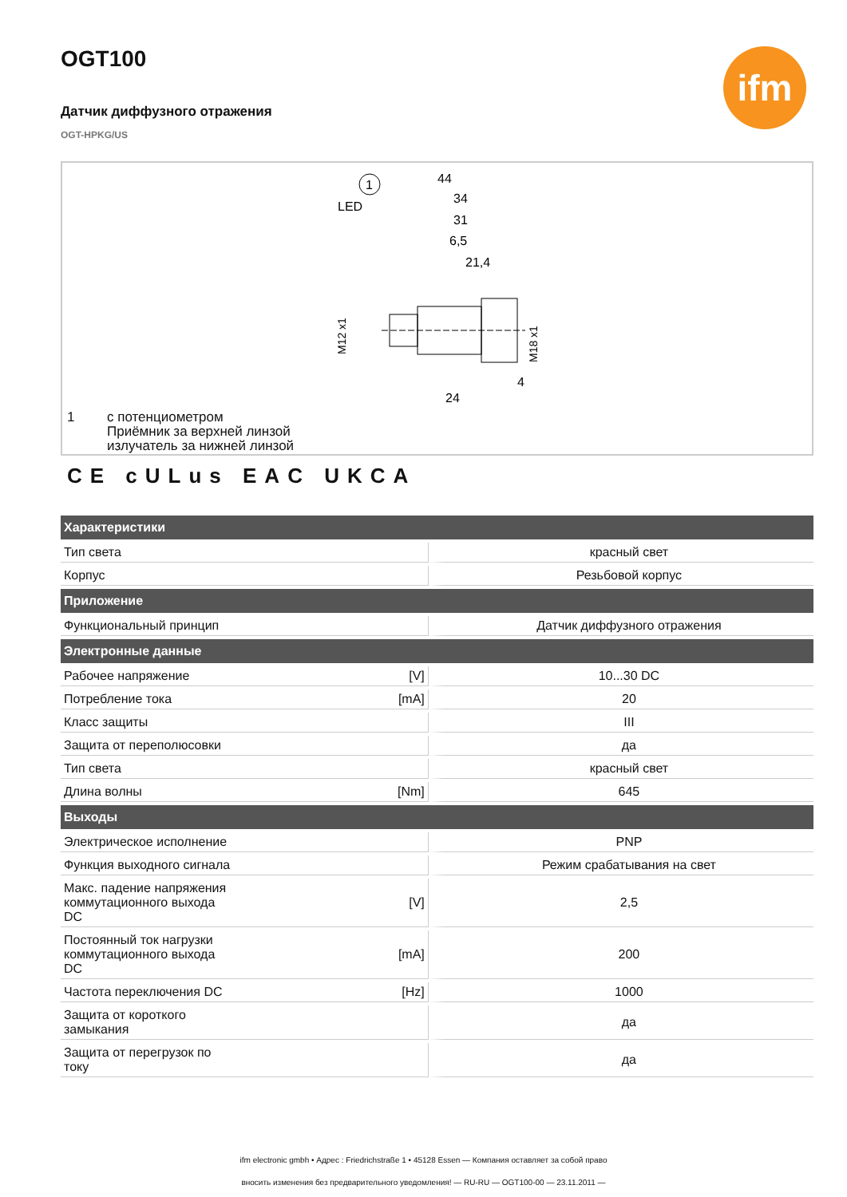ifm
OGT100
Датчик диффузного отражения
OGT-HPKG/US
44
34
31
6,5
21,4
LED
1
M12 x1
M18 x1
24
4
1 с потенциометром
Приёмник за верхней линзой
излучатель за нижней линзой
CE cULus EAC UKCA
| Характеристики | | |
| --- | --- | --- |
| Тип света | | красный свет |
| Корпус | | Резьбовой корпус |
| Приложение | | |
| Функциональный принцип | | Датчик диффузного отражения |
| Электронные данные | | |
| Рабочее напряжение | [V] | 10...30 DC |
| Потребление тока | [mA] | 20 |
| Класс защиты | | III |
| Защита от переполюсовки | | да |
| Тип света | | красный свет |
| Длина волны | [Nm] | 645 |
| Выходы | | |
| Электрическое исполнение | | PNP |
| Функция выходного сигнала | | Режим срабатывания на свет |
| Макс. падение напряжения коммутационного выхода DC | [V] | 2,5 |
| Постоянный ток нагрузки коммутационного выхода DC | [mA] | 200 |
| Частота переключения DC | [Hz] | 1000 |
| Защита от короткого замыкания | | да |
| Защита от перегрузок по току | | да |
ifm electronic gmbh • Адрес : Friedrichstraße 1 • 45128 Essen — Компания оставляет за собой право
вносить изменения без предварительного уведомления! — RU-RU — OGT100-00 — 23.11.2011 —